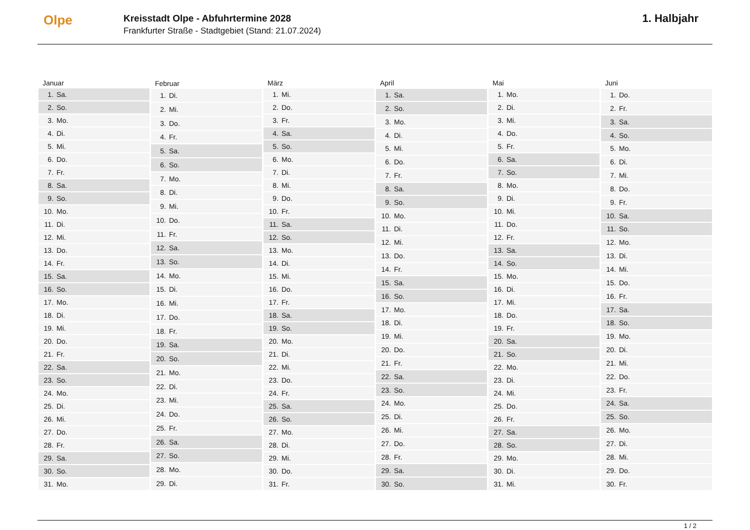Olpe
Kreisstadt Olpe - Abfuhrtermine 2028
Frankfurter Straße - Stadtgebiet (Stand: 21.07.2024)
1. Halbjahr
| Januar | |
| --- | --- |
| 1. | Sa. |
| 2. | So. |
| 3. | Mo. |
| 4. | Di. |
| 5. | Mi. |
| 6. | Do. |
| 7. | Fr. |
| 8. | Sa. |
| 9. | So. |
| 10. | Mo. |
| 11. | Di. |
| 12. | Mi. |
| 13. | Do. |
| 14. | Fr. |
| 15. | Sa. |
| 16. | So. |
| 17. | Mo. |
| 18. | Di. |
| 19. | Mi. |
| 20. | Do. |
| 21. | Fr. |
| 22. | Sa. |
| 23. | So. |
| 24. | Mo. |
| 25. | Di. |
| 26. | Mi. |
| 27. | Do. |
| 28. | Fr. |
| 29. | Sa. |
| 30. | So. |
| 31. | Mo. |
| Februar | |
| --- | --- |
| 1. | Di. |
| 2. | Mi. |
| 3. | Do. |
| 4. | Fr. |
| 5. | Sa. |
| 6. | So. |
| 7. | Mo. |
| 8. | Di. |
| 9. | Mi. |
| 10. | Do. |
| 11. | Fr. |
| 12. | Sa. |
| 13. | So. |
| 14. | Mo. |
| 15. | Di. |
| 16. | Mi. |
| 17. | Do. |
| 18. | Fr. |
| 19. | Sa. |
| 20. | So. |
| 21. | Mo. |
| 22. | Di. |
| 23. | Mi. |
| 24. | Do. |
| 25. | Fr. |
| 26. | Sa. |
| 27. | So. |
| 28. | Mo. |
| 29. | Di. |
| März | |
| --- | --- |
| 1. | Mi. |
| 2. | Do. |
| 3. | Fr. |
| 4. | Sa. |
| 5. | So. |
| 6. | Mo. |
| 7. | Di. |
| 8. | Mi. |
| 9. | Do. |
| 10. | Fr. |
| 11. | Sa. |
| 12. | So. |
| 13. | Mo. |
| 14. | Di. |
| 15. | Mi. |
| 16. | Do. |
| 17. | Fr. |
| 18. | Sa. |
| 19. | So. |
| 20. | Mo. |
| 21. | Di. |
| 22. | Mi. |
| 23. | Do. |
| 24. | Fr. |
| 25. | Sa. |
| 26. | So. |
| 27. | Mo. |
| 28. | Di. |
| 29. | Mi. |
| 30. | Do. |
| 31. | Fr. |
| April | |
| --- | --- |
| 1. | Sa. |
| 2. | So. |
| 3. | Mo. |
| 4. | Di. |
| 5. | Mi. |
| 6. | Do. |
| 7. | Fr. |
| 8. | Sa. |
| 9. | So. |
| 10. | Mo. |
| 11. | Di. |
| 12. | Mi. |
| 13. | Do. |
| 14. | Fr. |
| 15. | Sa. |
| 16. | So. |
| 17. | Mo. |
| 18. | Di. |
| 19. | Mi. |
| 20. | Do. |
| 21. | Fr. |
| 22. | Sa. |
| 23. | So. |
| 24. | Mo. |
| 25. | Di. |
| 26. | Mi. |
| 27. | Do. |
| 28. | Fr. |
| 29. | Sa. |
| 30. | So. |
| Mai | |
| --- | --- |
| 1. | Mo. |
| 2. | Di. |
| 3. | Mi. |
| 4. | Do. |
| 5. | Fr. |
| 6. | Sa. |
| 7. | So. |
| 8. | Mo. |
| 9. | Di. |
| 10. | Mi. |
| 11. | Do. |
| 12. | Fr. |
| 13. | Sa. |
| 14. | So. |
| 15. | Mo. |
| 16. | Di. |
| 17. | Mi. |
| 18. | Do. |
| 19. | Fr. |
| 20. | Sa. |
| 21. | So. |
| 22. | Mo. |
| 23. | Di. |
| 24. | Mi. |
| 25. | Do. |
| 26. | Fr. |
| 27. | Sa. |
| 28. | So. |
| 29. | Mo. |
| 30. | Di. |
| 31. | Mi. |
| Juni | |
| --- | --- |
| 1. | Do. |
| 2. | Fr. |
| 3. | Sa. |
| 4. | So. |
| 5. | Mo. |
| 6. | Di. |
| 7. | Mi. |
| 8. | Do. |
| 9. | Fr. |
| 10. | Sa. |
| 11. | So. |
| 12. | Mo. |
| 13. | Di. |
| 14. | Mi. |
| 15. | Do. |
| 16. | Fr. |
| 17. | Sa. |
| 18. | So. |
| 19. | Mo. |
| 20. | Di. |
| 21. | Mi. |
| 22. | Do. |
| 23. | Fr. |
| 24. | Sa. |
| 25. | So. |
| 26. | Mo. |
| 27. | Di. |
| 28. | Mi. |
| 29. | Do. |
| 30. | Fr. |
1 / 2